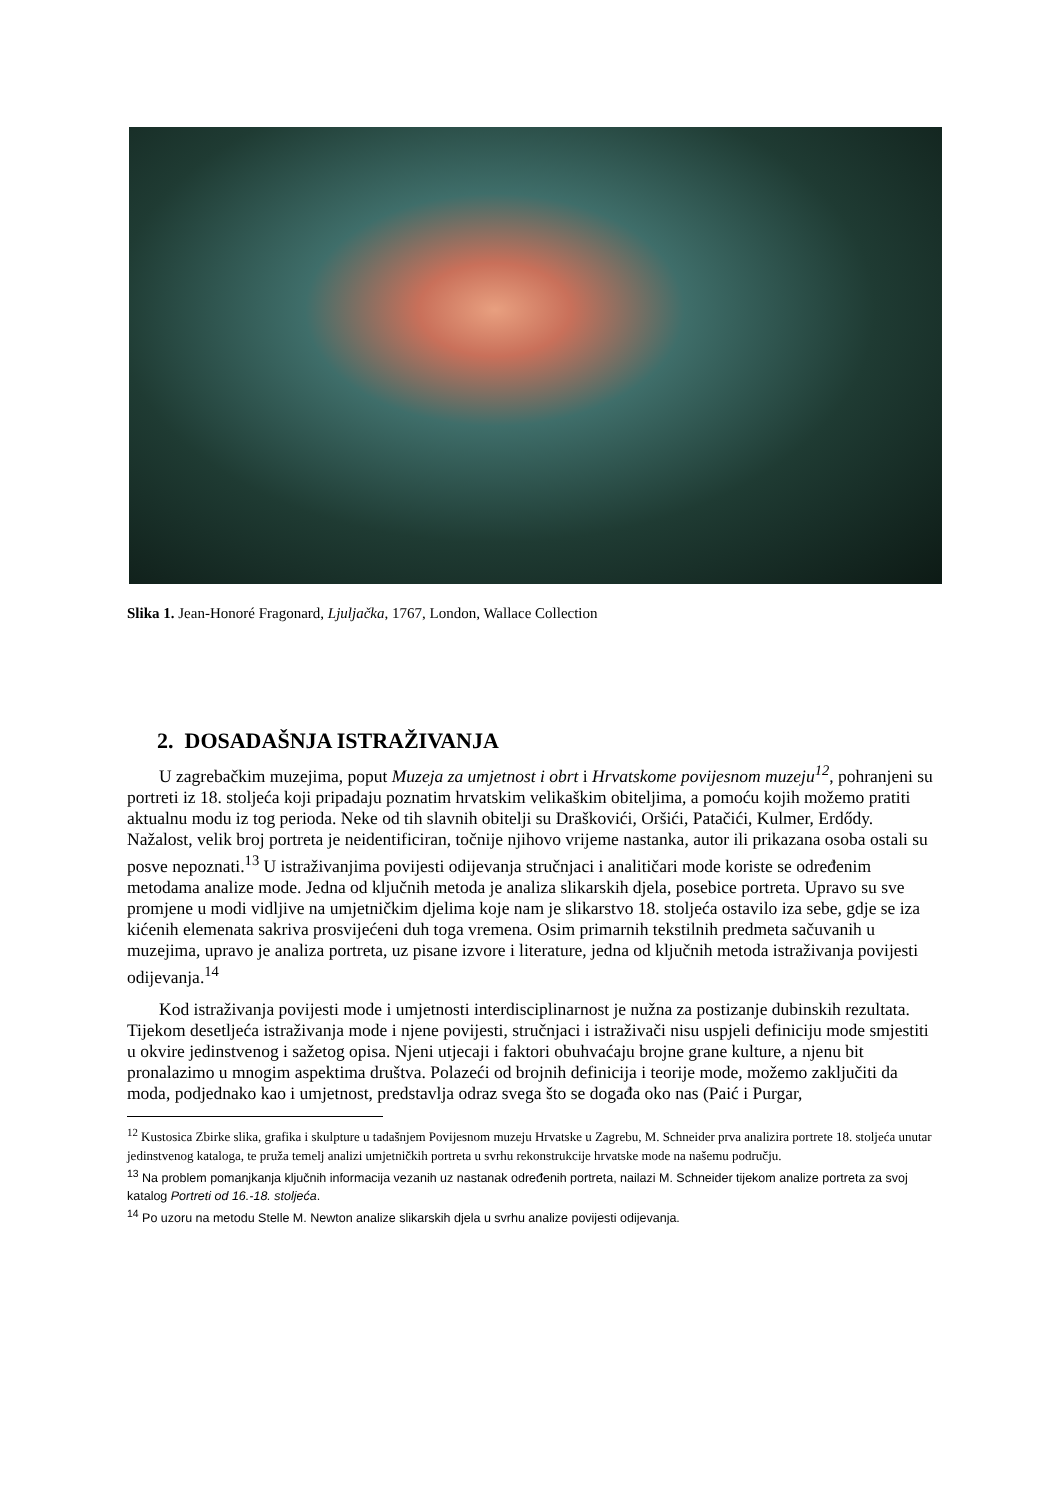Slika 1. Jean-Honoré Fragonard, Ljuljačka, 1767, London, Wallace Collection
2. DOSADAŠNJA ISTRAŽIVANJA
U zagrebačkim muzejima, poput Muzeja za umjetnost i obrt i Hrvatskome povijesnom muzeju<sup>12</sup>, pohranjeni su portreti iz 18. stoljeća koji pripadaju poznatim hrvatskim velikaškim obiteljima, a pomoću kojih možemo pratiti aktualnu modu iz tog perioda. Neke od tih slavnih obitelji su Draškovići, Oršići, Patačići, Kulmer, Erdődy. Nažalost, velik broj portreta je neidentificiran, točnije njihovo vrijeme nastanka, autor ili prikazana osoba ostali su posve nepoznati.<sup>13</sup> U istraživanjima povijesti odijevanja stručnjaci i analitičari mode koriste se određenim metodama analize mode. Jedna od ključnih metoda je analiza slikarskih djela, posebice portreta. Upravo su sve promjene u modi vidljive na umjetničkim djelima koje nam je slikarstvo 18. stoljeća ostavilo iza sebe, gdje se iza kićenih elemenata sakriva prosvijećeni duh toga vremena. Osim primarnih tekstilnih predmeta sačuvanih u muzejima, upravo je analiza portreta, uz pisane izvore i literature, jedna od ključnih metoda istraživanja povijesti odijevanja.<sup>14</sup>
Kod istraživanja povijesti mode i umjetnosti interdisciplinarnost je nužna za postizanje dubinskih rezultata. Tijekom desetljeća istraživanja mode i njene povijesti, stručnjaci i istraživači nisu uspjeli definiciju mode smjestiti u okvire jedinstvenog i sažetog opisa. Njeni utjecaji i faktori obuhvaćaju brojne grane kulture, a njenu bit pronalazimo u mnogim aspektima društva. Polazeći od brojnih definicija i teorije mode, možemo zaključiti da moda, podjednako kao i umjetnost, predstavlja odraz svega što se događa oko nas (Paić i Purgar,
<sup>12</sup> Kustosica Zbirke slika, grafika i skulpture u tadašnjem Povijesnom muzeju Hrvatske u Zagrebu, M. Schneider prva analizira portrete 18. stoljeća unutar jedinstvenog kataloga, te pruža temelj analizi umjetničkih portreta u svrhu rekonstrukcije hrvatske mode na našemu području.
<sup>13</sup> Na problem pomanjkanja ključnih informacija vezanih uz nastanak određenih portreta, nailazi M. Schneider tijekom analize portreta za svoj katalog Portreti od 16.-18. stoljeća.
<sup>14</sup> Po uzoru na metodu Stelle M. Newton analize slikarskih djela u svrhu analize povijesti odijevanja.